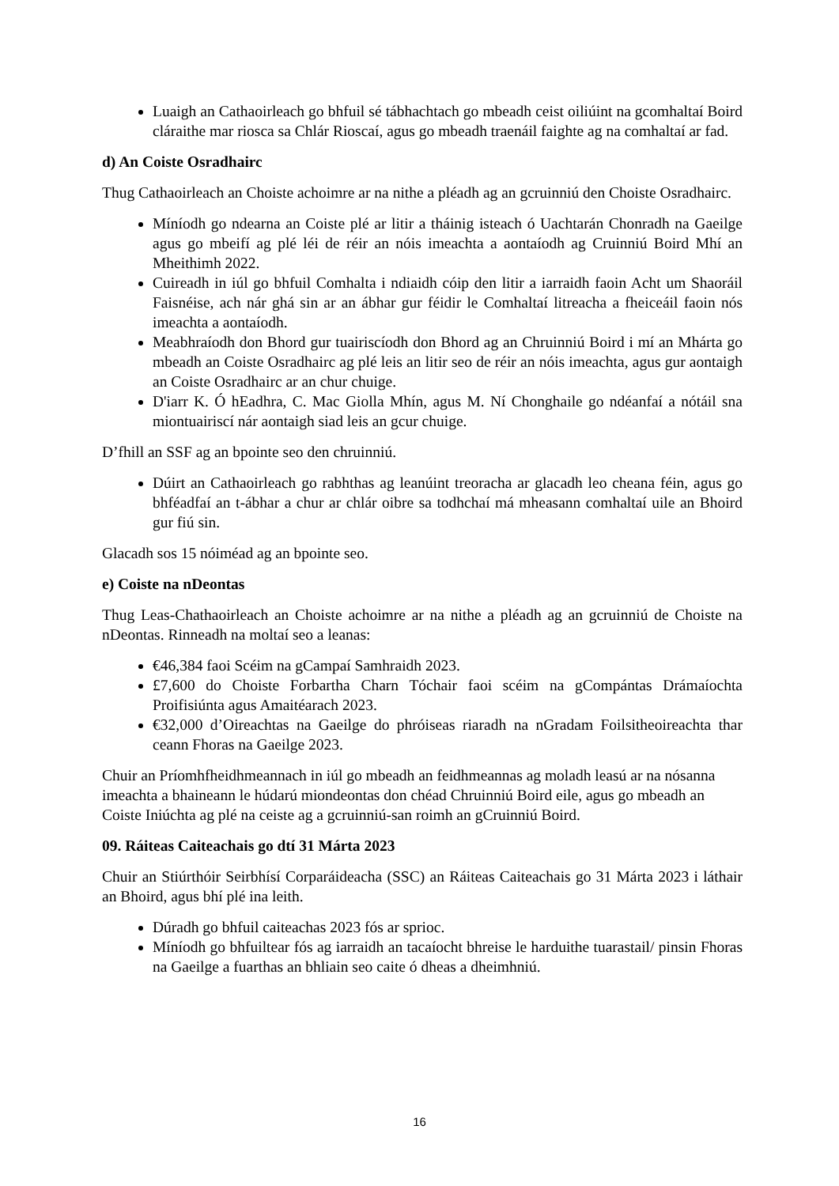Luaigh an Cathaoirleach go bhfuil sé tábhachtach go mbeadh ceist oiliúint na gcomhaltaí Boird cláraithe mar riosca sa Chlár Rioscaí, agus go mbeadh traenáil faighte ag na comhaltaí ar fad.
d) An Coiste Osradhairc
Thug Cathaoirleach an Choiste achoimre ar na nithe a pléadh ag an gcruinniú den Choiste Osradhairc.
Míníodh go ndearna an Coiste plé ar litir a tháinig isteach ó Uachtarán Chonradh na Gaeilge agus go mbeifí ag plé léi de réir an nóis imeachta a aontaíodh ag Cruinniú Boird Mhí an Mheithimh 2022.
Cuireadh in iúl go bhfuil Comhalta i ndiaidh cóip den litir a iarraidh faoin Acht um Shaoráil Faisnéise, ach nár ghá sin ar an ábhar gur féidir le Comhaltaí litreacha a fheiceáil faoin nós imeachta a aontaíodh.
Meabhraíodh don Bhord gur tuairiscíodh don Bhord ag an Chruinniú Boird i mí an Mhárta go mbeadh an Coiste Osradhairc ag plé leis an litir seo de réir an nóis imeachta, agus gur aontaigh an Coiste Osradhairc ar an chur chuige.
D'iarr K. Ó hEadhra, C. Mac Giolla Mhín, agus M. Ní Chonghaile go ndéanfaí a nótáil sna miontuairiscí nár aontaigh siad leis an gcur chuige.
D’fhill an SSF ag an bpointe seo den chruinniú.
Dúirt an Cathaoirleach go rabhthas ag leanúint treoracha ar glacadh leo cheana féin, agus go bhféadfaí an t-ábhar a chur ar chlár oibre sa todhchaí má mheasann comhaltaí uile an Bhoird gur fiú sin.
Glacadh sos 15 nóiméad ag an bpointe seo.
e) Coiste na nDeontas
Thug Leas-Chathaoirleach an Choiste achoimre ar na nithe a pléadh ag an gcruinniú de Choiste na nDeontas. Rinneadh na moltaí seo a leanas:
€46,384 faoi Scéim na gCampaí Samhraidh 2023.
£7,600 do Choiste Forbartha Charn Tóchair faoi scéim na gCompántas Drámaíochta Proifisiúnta agus Amaitéarach 2023.
€32,000 d’Oireachtas na Gaeilge do phróiseas riaradh na nGradam Foilsitheoireachta thar ceann Fhoras na Gaeilge 2023.
Chuir an Príomhfheidhmeannach in iúl go mbeadh an feidhmeannas ag moladh leasú ar na nósanna imeachta a bhaineann le húdarú miondeontas don chéad Chruinniú Boird eile, agus go mbeadh an Coiste Iniúchta ag plé na ceiste ag a gcruinniú-san roimh an gCruinniú Boird.
09. Ráiteas Caiteachais go dtí 31 Márta 2023
Chuir an Stiúrthóir Seirbhísí Corparáideacha (SSC) an Ráiteas Caiteachais go 31 Márta 2023 i láthair an Bhoird, agus bhí plé ina leith.
Dúradh go bhfuil caiteachas 2023 fós ar sprioc.
Míníodh go bhfuiltear fós ag iarraidh an tacaíocht bhreise le harduithe tuarastail/ pinsin Fhoras na Gaeilge a fuarthas an bhliain seo caite ó dheas a dheimhniú.
16